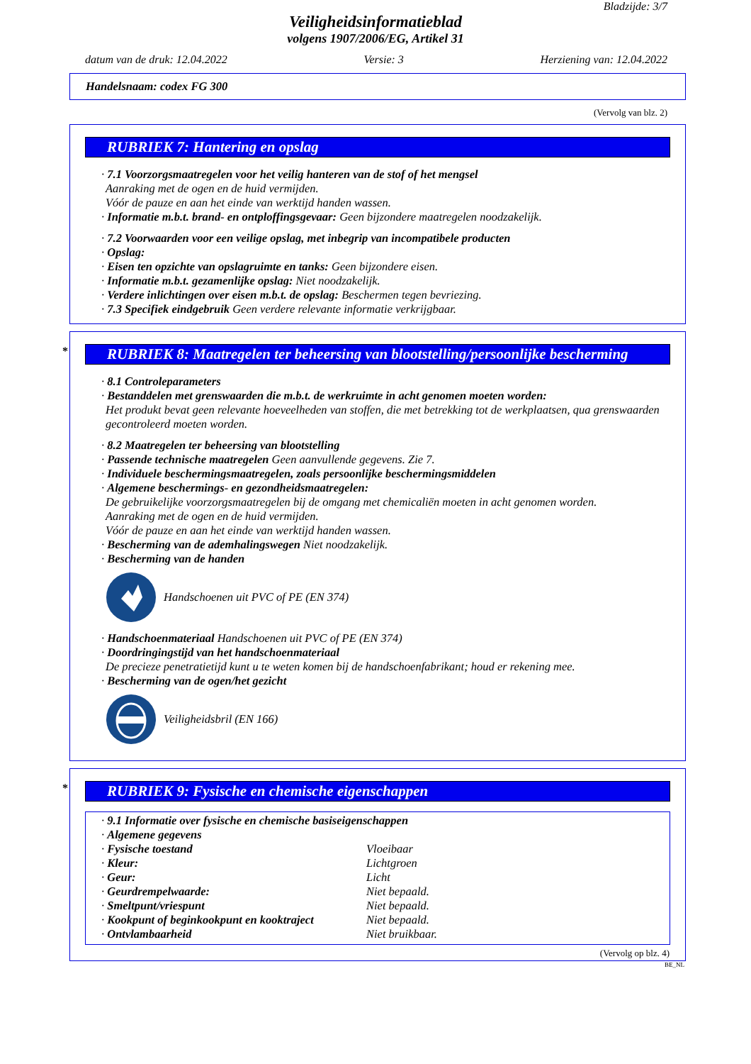Bladzijde: 3/7
Veiligheidsinformatieblad
volgens 1907/2006/EG, Artikel 31
datum van de druk: 12.04.2022 Versie: 3 Herziening van: 12.04.2022
Handelsnaam: codex FG 300
(Vervolg van blz. 2)
RUBRIEK 7: Hantering en opslag
· 7.1 Voorzorgsmaatregelen voor het veilig hanteren van de stof of het mengsel
Aanraking met de ogen en de huid vermijden.
Vóór de pauze en aan het einde van werktijd handen wassen.
· Informatie m.b.t. brand- en ontploffingsgevaar: Geen bijzondere maatregelen noodzakelijk.
· 7.2 Voorwaarden voor een veilige opslag, met inbegrip van incompatibele producten
· Opslag:
· Eisen ten opzichte van opslagruimte en tanks: Geen bijzondere eisen.
· Informatie m.b.t. gezamenlijke opslag: Niet noodzakelijk.
· Verdere inlichtingen over eisen m.b.t. de opslag: Beschermen tegen bevriezing.
· 7.3 Specifiek eindgebruik Geen verdere relevante informatie verkrijgbaar.
* RUBRIEK 8: Maatregelen ter beheersing van blootstelling/persoonlijke bescherming
· 8.1 Controleparameters
· Bestanddelen met grenswaarden die m.b.t. de werkruimte in acht genomen moeten worden:
Het produkt bevat geen relevante hoeveelheden van stoffen, die met betrekking tot de werkplaatsen, qua grenswaarden gecontroleerd moeten worden.
· 8.2 Maatregelen ter beheersing van blootstelling
· Passende technische maatregelen Geen aanvullende gegevens. Zie 7.
· Individuele beschermingsmaatregelen, zoals persoonlijke beschermingsmiddelen
· Algemene beschermings- en gezondheidsmaatregelen:
De gebruikelijke voorzorgsmaatregelen bij de omgang met chemicaliën moeten in acht genomen worden.
Aanraking met de ogen en de huid vermijden.
Vóór de pauze en aan het einde van werktijd handen wassen.
· Bescherming van de ademhalingswegen Niet noodzakelijk.
· Bescherming van de handen
Handschoenen uit PVC of PE (EN 374)
· Handschoenmateriaal Handschoenen uit PVC of PE (EN 374)
· Doordringingstijd van het handschoenmateriaal
De precieze penetratietijd kunt u te weten komen bij de handschoenfabrikant; houd er rekening mee.
· Bescherming van de ogen/het gezicht
Veiligheidsbril (EN 166)
* RUBRIEK 9: Fysische en chemische eigenschappen
| · 9.1 Informatie over fysische en chemische basiseigenschappen | |
| · Algemene gegevens | |
| · Fysische toestand | Vloeibaar |
| · Kleur: | Lichtgroen |
| · Geur: | Licht |
| · Geurdrempelwaarde: | Niet bepaald. |
| · Smeltpunt/vriespunt | Niet bepaald. |
| · Kookpunt of beginkookpunt en kooktraject | Niet bepaald. |
| · Ontvlambaarheid | Niet bruikbaar. |
(Vervolg op blz. 4)
BE_NL